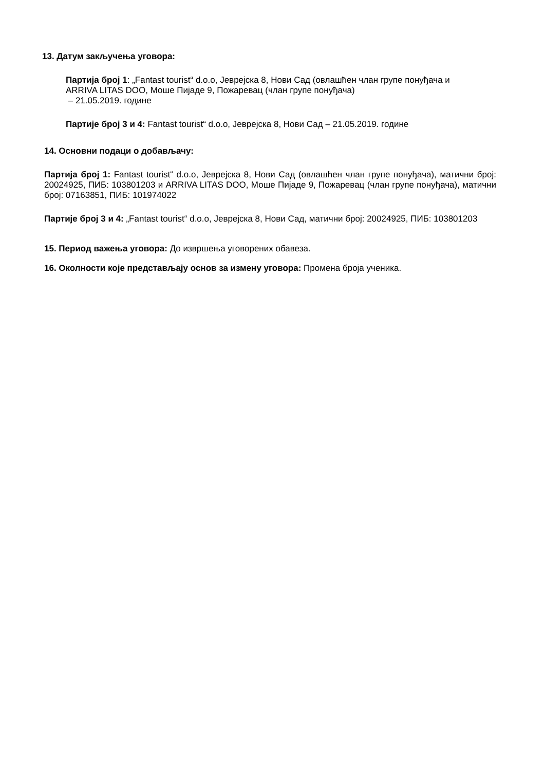13. Датум закључења уговора:
Партија број 1: „Fantast tourist“ d.o.o, Јеврејска 8, Нови Сад (овлашћен члан групе понуђача и ARRIVA LITAS DOO, Моше Пијаде 9, Пожаревац (члан групе понуђача)
– 21.05.2019. године
Партије број 3 и 4: Fantast tourist“ d.o.o, Јеврејска 8, Нови Сад – 21.05.2019. године
14. Основни подаци о добављачу:
Партија број 1: Fantast tourist“ d.o.o, Јеврејска 8, Нови Сад (овлашћен члан групе понуђача), матични број: 20024925, ПИБ: 103801203 и ARRIVA LITAS DOO, Моше Пијаде 9, Пожаревац (члан групе понуђача), матични број: 07163851, ПИБ: 101974022
Партије број 3 и 4: „Fantast tourist“ d.o.o, Јеврејска 8, Нови Сад, матични број: 20024925, ПИБ: 103801203
15. Период важења уговора: До извршења уговорених обавеза.
16. Околности које представљају основ за измену уговора: Промена броја ученика.